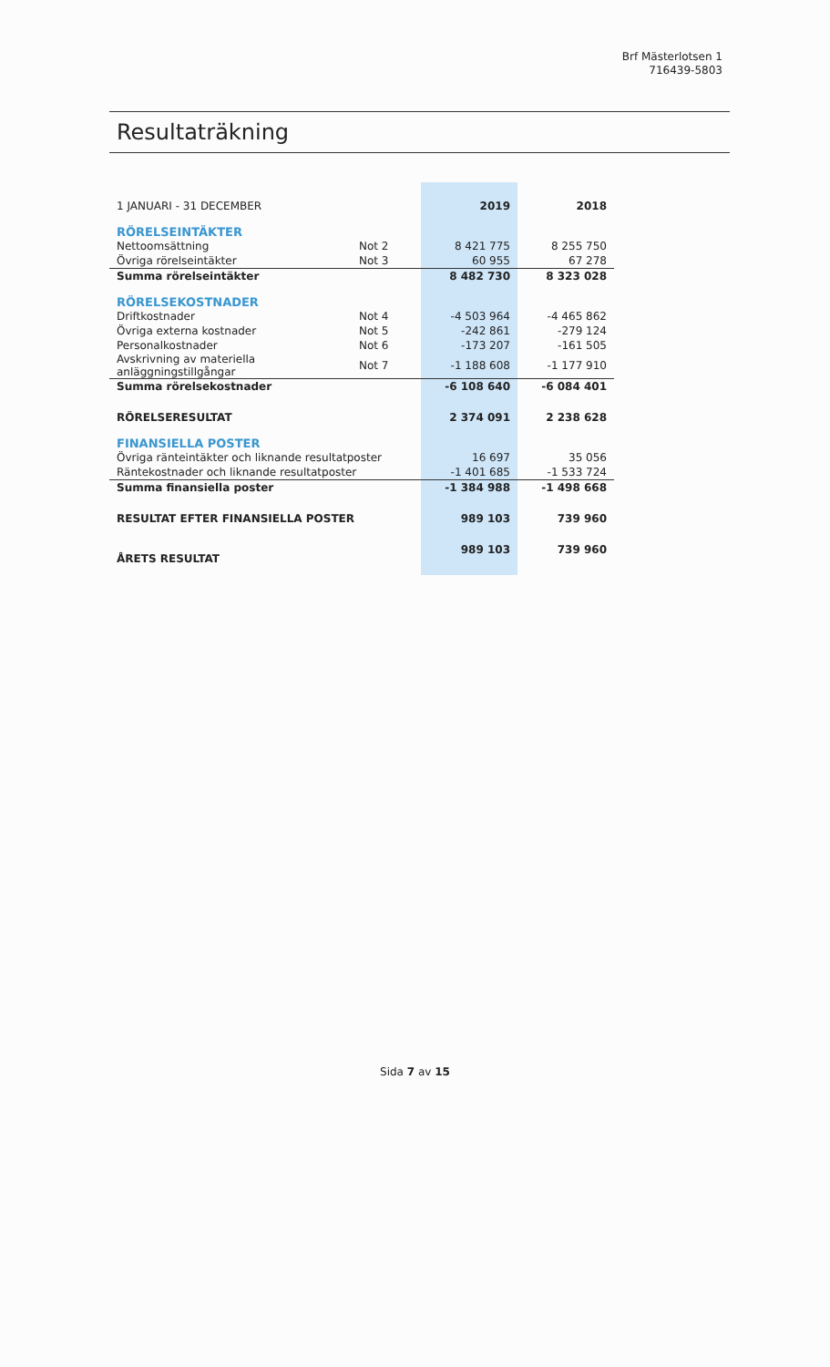Brf Mästerlotsen 1
716439-5803
Resultaträkning
| 1 JANUARI - 31 DECEMBER | | 2019 | 2018 |
| RÖRELSEINTÄKTER | | | |
| Nettoomsättning | Not 2 | 8 421 775 | 8 255 750 |
| Övriga rörelseintäkter | Not 3 | 60 955 | 67 278 |
| Summa rörelseintäkter | | 8 482 730 | 8 323 028 |
| RÖRELSEKOSTNADER | | | |
| Driftkostnader | Not 4 | -4 503 964 | -4 465 862 |
| Övriga externa kostnader | Not 5 | -242 861 | -279 124 |
| Personalkostnader | Not 6 | -173 207 | -161 505 |
| Avskrivning av materiella anläggningstillgångar | Not 7 | -1 188 608 | -1 177 910 |
| Summa rörelsekostnader | | -6 108 640 | -6 084 401 |
| RÖRELSERESULTAT | | 2 374 091 | 2 238 628 |
| FINANSIELLA POSTER | | | |
| Övriga ränteintäkter och liknande resultatposter | | 16 697 | 35 056 |
| Räntekostnader och liknande resultatposter | | -1 401 685 | -1 533 724 |
| Summa finansiella poster | | -1 384 988 | -1 498 668 |
| RESULTAT EFTER FINANSIELLA POSTER | | 989 103 | 739 960 |
| ÅRETS RESULTAT | | 989 103 | 739 960 |
Sida 7 av 15